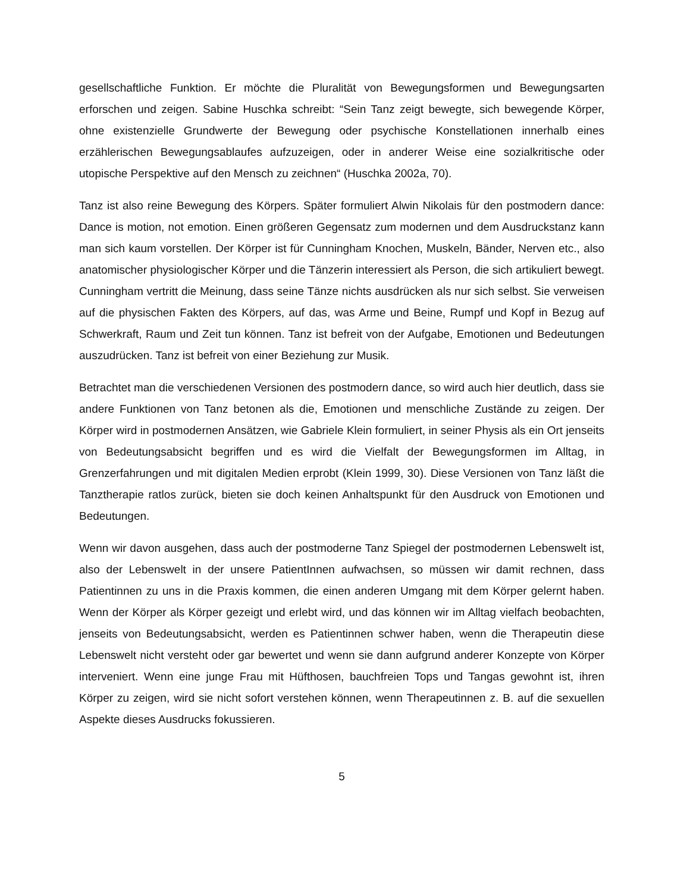gesellschaftliche Funktion. Er möchte die Pluralität von Bewegungsformen und Bewegungsarten erforschen und zeigen. Sabine Huschka schreibt: “Sein Tanz zeigt bewegte, sich bewegende Körper, ohne existenzielle Grundwerte der Bewegung oder psychische Konstellationen innerhalb eines erzählerischen Bewegungsablaufes aufzuzeigen, oder in anderer Weise eine sozialkritische oder utopische Perspektive auf den Mensch zu zeichnen“ (Huschka 2002a, 70).
Tanz ist also reine Bewegung des Körpers. Später formuliert Alwin Nikolais für den postmodern dance: Dance is motion, not emotion. Einen größeren Gegensatz zum modernen und dem Ausdruckstanz kann man sich kaum vorstellen. Der Körper ist für Cunningham Knochen, Muskeln, Bänder, Nerven etc., also anatomischer physiologischer Körper und die Tänzerin interessiert als Person, die sich artikuliert bewegt. Cunningham vertritt die Meinung, dass seine Tänze nichts ausdrücken als nur sich selbst. Sie verweisen auf die physischen Fakten des Körpers, auf das, was Arme und Beine, Rumpf und Kopf in Bezug auf Schwerkraft, Raum und Zeit tun können. Tanz ist befreit von der Aufgabe, Emotionen und Bedeutungen auszudrücken. Tanz ist befreit von einer Beziehung zur Musik.
Betrachtet man die verschiedenen Versionen des postmodern dance, so wird auch hier deutlich, dass sie andere Funktionen von Tanz betonen als die, Emotionen und menschliche Zustände zu zeigen. Der Körper wird in postmodernen Ansätzen, wie Gabriele Klein formuliert, in seiner Physis als ein Ort jenseits von Bedeutungsabsicht begriffen und es wird die Vielfalt der Bewegungsformen im Alltag, in Grenzerfahrungen und mit digitalen Medien erprobt (Klein 1999, 30). Diese Versionen von Tanz läßt die Tanztherapie ratlos zurück, bieten sie doch keinen Anhaltspunkt für den Ausdruck von Emotionen und Bedeutungen.
Wenn wir davon ausgehen, dass auch der postmoderne Tanz Spiegel der postmodernen Lebenswelt ist, also der Lebenswelt in der unsere PatientInnen aufwachsen, so müssen wir damit rechnen, dass Patientinnen zu uns in die Praxis kommen, die einen anderen Umgang mit dem Körper gelernt haben. Wenn der Körper als Körper gezeigt und erlebt wird, und das können wir im Alltag vielfach beobachten, jenseits von Bedeutungsabsicht, werden es Patientinnen schwer haben, wenn die Therapeutin diese Lebenswelt nicht versteht oder gar bewertet und wenn sie dann aufgrund anderer Konzepte von Körper interveniert. Wenn eine junge Frau mit Hüfthosen, bauchfreien Tops und Tangas gewohnt ist, ihren Körper zu zeigen, wird sie nicht sofort verstehen können, wenn Therapeutinnen z. B. auf die sexuellen Aspekte dieses Ausdrucks fokussieren.
5